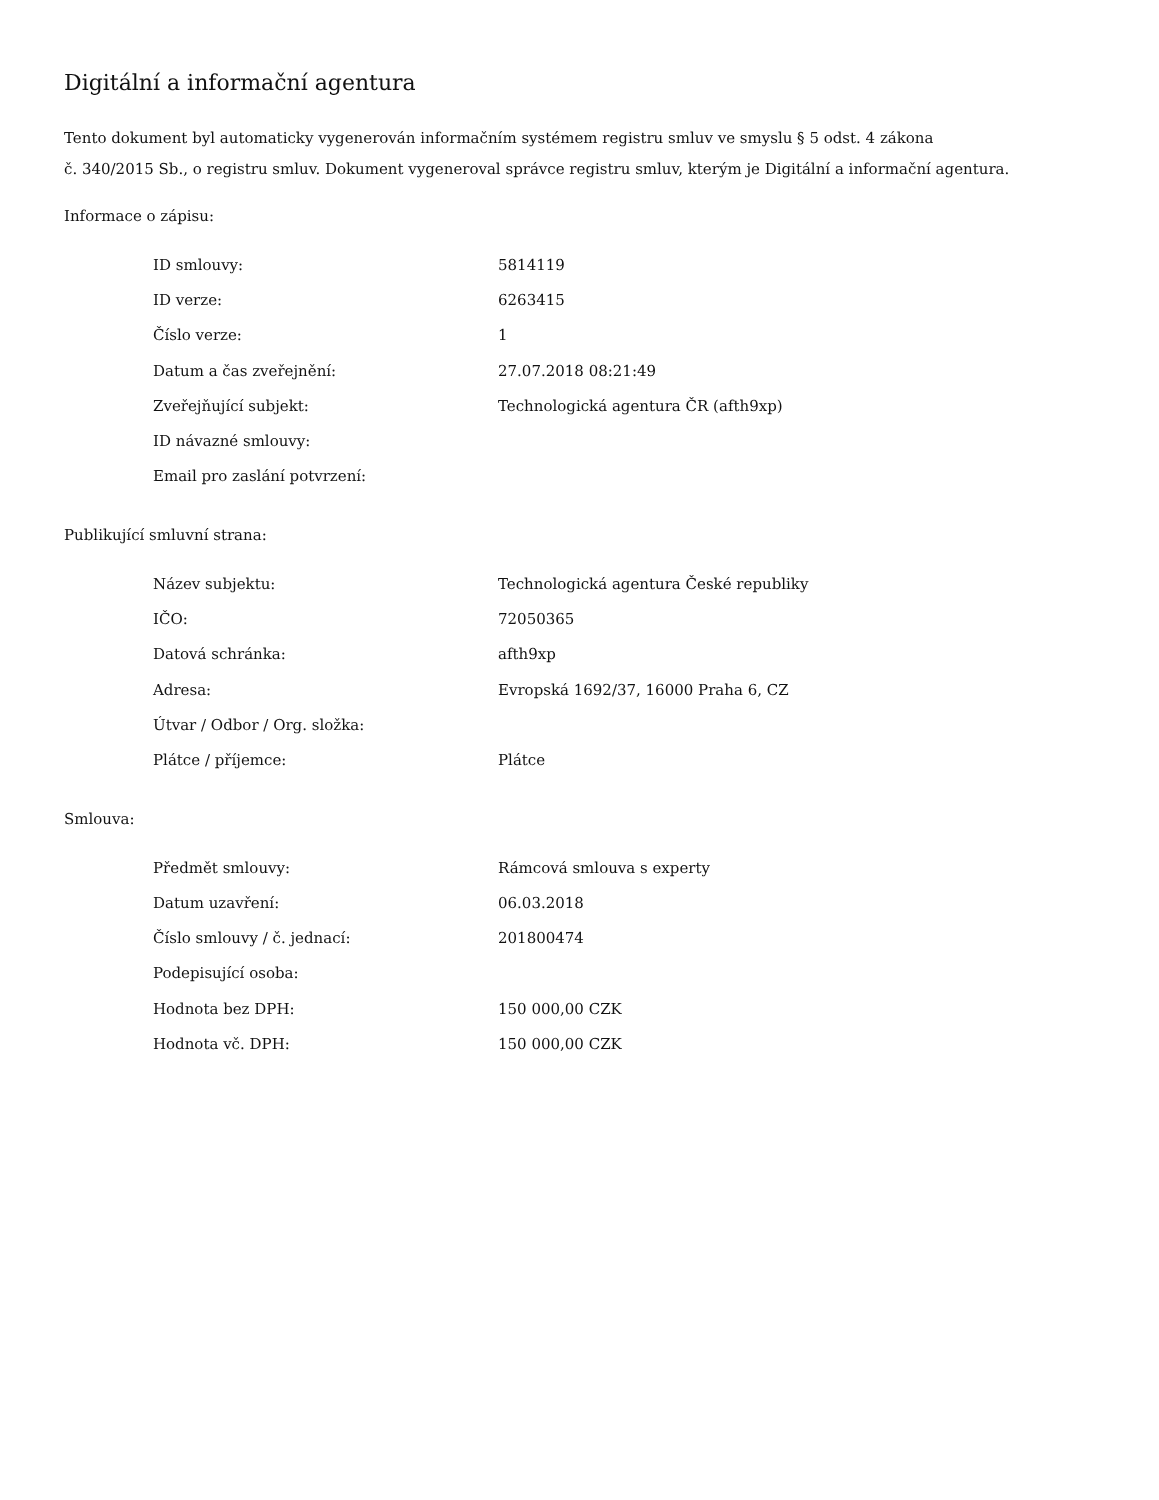Digitální a informační agentura
Tento dokument byl automaticky vygenerován informačním systémem registru smluv ve smyslu § 5 odst. 4 zákona
č. 340/2015 Sb., o registru smluv. Dokument vygeneroval správce registru smluv, kterým je Digitální a informační agentura.
Informace o zápisu:
| ID smlouvy: | 5814119 |
| ID verze: | 6263415 |
| Číslo verze: | 1 |
| Datum a čas zveřejnění: | 27.07.2018 08:21:49 |
| Zveřejňující subjekt: | Technologická agentura ČR (afth9xp) |
| ID návazné smlouvy: | |
| Email pro zaslání potvrzení: | |
Publikující smluvní strana:
| Název subjektu: | Technologická agentura České republiky |
| IČO: | 72050365 |
| Datová schránka: | afth9xp |
| Adresa: | Evropská 1692/37, 16000 Praha 6, CZ |
| Útvar / Odbor / Org. složka: | |
| Plátce / příjemce: | Plátce |
Smlouva:
| Předmět smlouvy: | Rámcová smlouva s experty |
| Datum uzavření: | 06.03.2018 |
| Číslo smlouvy / č. jednací: | 201800474 |
| Podepisující osoba: | |
| Hodnota bez DPH: | 150 000,00 CZK |
| Hodnota vč. DPH: | 150 000,00 CZK |